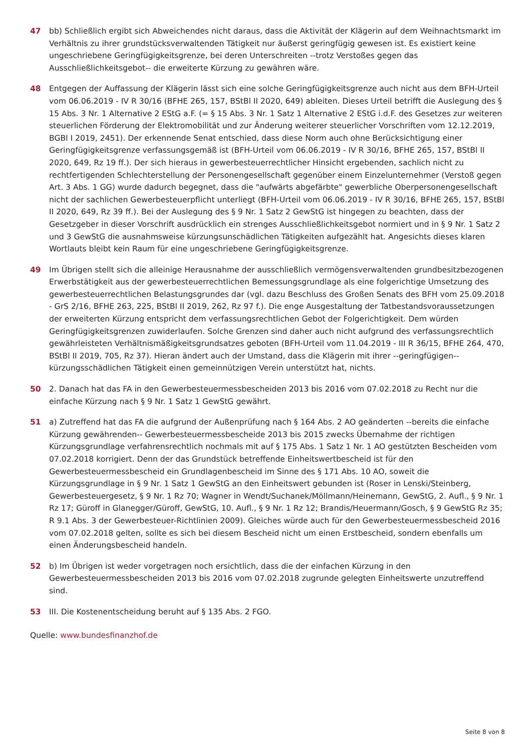47 bb) Schließlich ergibt sich Abweichendes nicht daraus, dass die Aktivität der Klägerin auf dem Weihnachtsmarkt im Verhältnis zu ihrer grundstücksverwaltenden Tätigkeit nur äußerst geringfügig gewesen ist. Es existiert keine ungeschriebene Geringfügigkeitsgrenze, bei deren Unterschreiten --trotz Verstoßes gegen das Ausschließlichkeitsgebot-- die erweiterte Kürzung zu gewähren wäre.
48 Entgegen der Auffassung der Klägerin lässt sich eine solche Geringfügigkeitsgrenze auch nicht aus dem BFH-Urteil vom 06.06.2019 - IV R 30/16 (BFHE 265, 157, BStBl II 2020, 649) ableiten. Dieses Urteil betrifft die Auslegung des § 15 Abs. 3 Nr. 1 Alternative 2 EStG a.F. (= § 15 Abs. 3 Nr. 1 Satz 1 Alternative 2 EStG i.d.F. des Gesetzes zur weiteren steuerlichen Förderung der Elektromobilität und zur Änderung weiterer steuerlicher Vorschriften vom 12.12.2019, BGBl I 2019, 2451). Der erkennende Senat entschied, dass diese Norm auch ohne Berücksichtigung einer Geringfügigkeitsgrenze verfassungsgemäß ist (BFH-Urteil vom 06.06.2019 - IV R 30/16, BFHE 265, 157, BStBl II 2020, 649, Rz 19 ff.). Der sich hieraus in gewerbesteuerrechtlicher Hinsicht ergebenden, sachlich nicht zu rechtfertigenden Schlechterstellung der Personengesellschaft gegenüber einem Einzelunternehmer (Verstoß gegen Art. 3 Abs. 1 GG) wurde dadurch begegnet, dass die "aufwärts abgefärbte" gewerbliche Oberpersonengesellschaft nicht der sachlichen Gewerbesteuerpflicht unterliegt (BFH-Urteil vom 06.06.2019 - IV R 30/16, BFHE 265, 157, BStBl II 2020, 649, Rz 39 ff.). Bei der Auslegung des § 9 Nr. 1 Satz 2 GewStG ist hingegen zu beachten, dass der Gesetzgeber in dieser Vorschrift ausdrücklich ein strenges Ausschließlichkeitsgebot normiert und in § 9 Nr. 1 Satz 2 und 3 GewStG die ausnahmsweise kürzungsunschädlichen Tätigkeiten aufgezählt hat. Angesichts dieses klaren Wortlauts bleibt kein Raum für eine ungeschriebene Geringfügigkeitsgrenze.
49 Im Übrigen stellt sich die alleinige Herausnahme der ausschließlich vermögensverwaltenden grundbesitzbezogenen Erwerbstätigkeit aus der gewerbesteuerrechtlichen Bemessungsgrundlage als eine folgerichtige Umsetzung des gewerbesteuerrechtlichen Belastungsgrundes dar (vgl. dazu Beschluss des Großen Senats des BFH vom 25.09.2018 - GrS 2/16, BFHE 263, 225, BStBl II 2019, 262, Rz 97 f.). Die enge Ausgestaltung der Tatbestandsvoraussetzungen der erweiterten Kürzung entspricht dem verfassungsrechtlichen Gebot der Folgerichtigkeit. Dem würden Geringfügigkeitsgrenzen zuwiderlaufen. Solche Grenzen sind daher auch nicht aufgrund des verfassungsrechtlich gewährleisteten Verhältnismäßigkeitsgrundsatzes geboten (BFH-Urteil vom 11.04.2019 - III R 36/15, BFHE 264, 470, BStBl II 2019, 705, Rz 37). Hieran ändert auch der Umstand, dass die Klägerin mit ihrer --geringfügigen-- kürzungsschädlichen Tätigkeit einen gemeinnützigen Verein unterstützt hat, nichts.
50 2. Danach hat das FA in den Gewerbesteuermessbescheiden 2013 bis 2016 vom 07.02.2018 zu Recht nur die einfache Kürzung nach § 9 Nr. 1 Satz 1 GewStG gewährt.
51 a) Zutreffend hat das FA die aufgrund der Außenprüfung nach § 164 Abs. 2 AO geänderten --bereits die einfache Kürzung gewährenden-- Gewerbesteuermessbescheide 2013 bis 2015 zwecks Übernahme der richtigen Kürzungsgrundlage verfahrensrechtlich nochmals mit auf § 175 Abs. 1 Satz 1 Nr. 1 AO gestützten Bescheiden vom 07.02.2018 korrigiert. Denn der das Grundstück betreffende Einheitswertbescheid ist für den Gewerbesteuermessbescheid ein Grundlagenbescheid im Sinne des § 171 Abs. 10 AO, soweit die Kürzungsgrundlage in § 9 Nr. 1 Satz 1 GewStG an den Einheitswert gebunden ist (Roser in Lenski/Steinberg, Gewerbesteuergesetz, § 9 Nr. 1 Rz 70; Wagner in Wendt/Suchanek/Möllmann/Heinemann, GewStG, 2. Aufl., § 9 Nr. 1 Rz 17; Güroff in Glanegger/Güroff, GewStG, 10. Aufl., § 9 Nr. 1 Rz 12; Brandis/Heuermann/Gosch, § 9 GewStG Rz 35; R 9.1 Abs. 3 der Gewerbesteuer-Richtlinien 2009). Gleiches würde auch für den Gewerbesteuermessbescheid 2016 vom 07.02.2018 gelten, sollte es sich bei diesem Bescheid nicht um einen Erstbescheid, sondern ebenfalls um einen Änderungsbescheid handeln.
52 b) Im Übrigen ist weder vorgetragen noch ersichtlich, dass die der einfachen Kürzung in den Gewerbesteuermessbescheiden 2013 bis 2016 vom 07.02.2018 zugrunde gelegten Einheitswerte unzutreffend sind.
53 III. Die Kostenentscheidung beruht auf § 135 Abs. 2 FGO.
Quelle: www.bundesfinanzhof.de
Seite 8 von 8